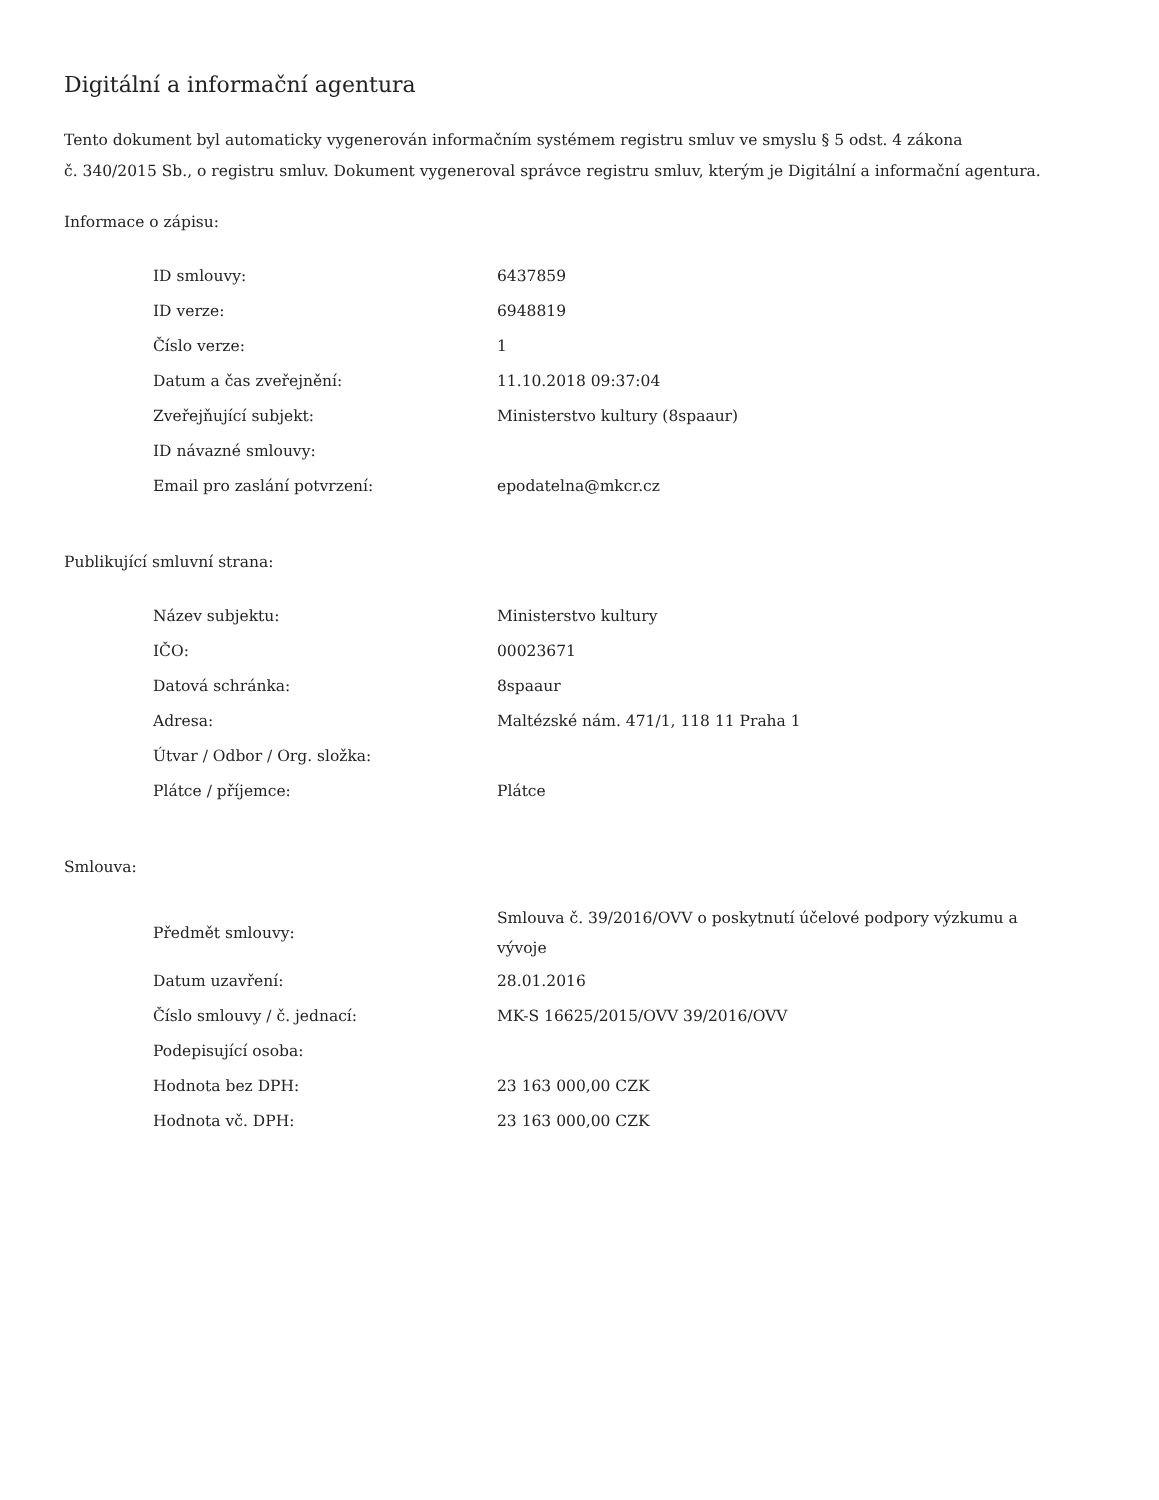Digitální a informační agentura
Tento dokument byl automaticky vygenerován informačním systémem registru smluv ve smyslu § 5 odst. 4 zákona
č. 340/2015 Sb., o registru smluv. Dokument vygeneroval správce registru smluv, kterým je Digitální a informační agentura.
Informace o zápisu:
| ID smlouvy: | 6437859 |
| ID verze: | 6948819 |
| Číslo verze: | 1 |
| Datum a čas zveřejnění: | 11.10.2018 09:37:04 |
| Zveřejňující subjekt: | Ministerstvo kultury (8spaaur) |
| ID návazné smlouvy: | |
| Email pro zaslání potvrzení: | epodatelna@mkcr.cz |
Publikující smluvní strana:
| Název subjektu: | Ministerstvo kultury |
| IČO: | 00023671 |
| Datová schránka: | 8spaaur |
| Adresa: | Maltézské nám. 471/1, 118 11 Praha 1 |
| Útvar / Odbor / Org. složka: | |
| Plátce / příjemce: | Plátce |
Smlouva:
| Předmět smlouvy: | Smlouva č. 39/2016/OVV o poskytnutí účelové podpory výzkumu a vývoje |
| Datum uzavření: | 28.01.2016 |
| Číslo smlouvy / č. jednací: | MK-S 16625/2015/OVV 39/2016/OVV |
| Podepisující osoba: | |
| Hodnota bez DPH: | 23 163 000,00 CZK |
| Hodnota vč. DPH: | 23 163 000,00 CZK |